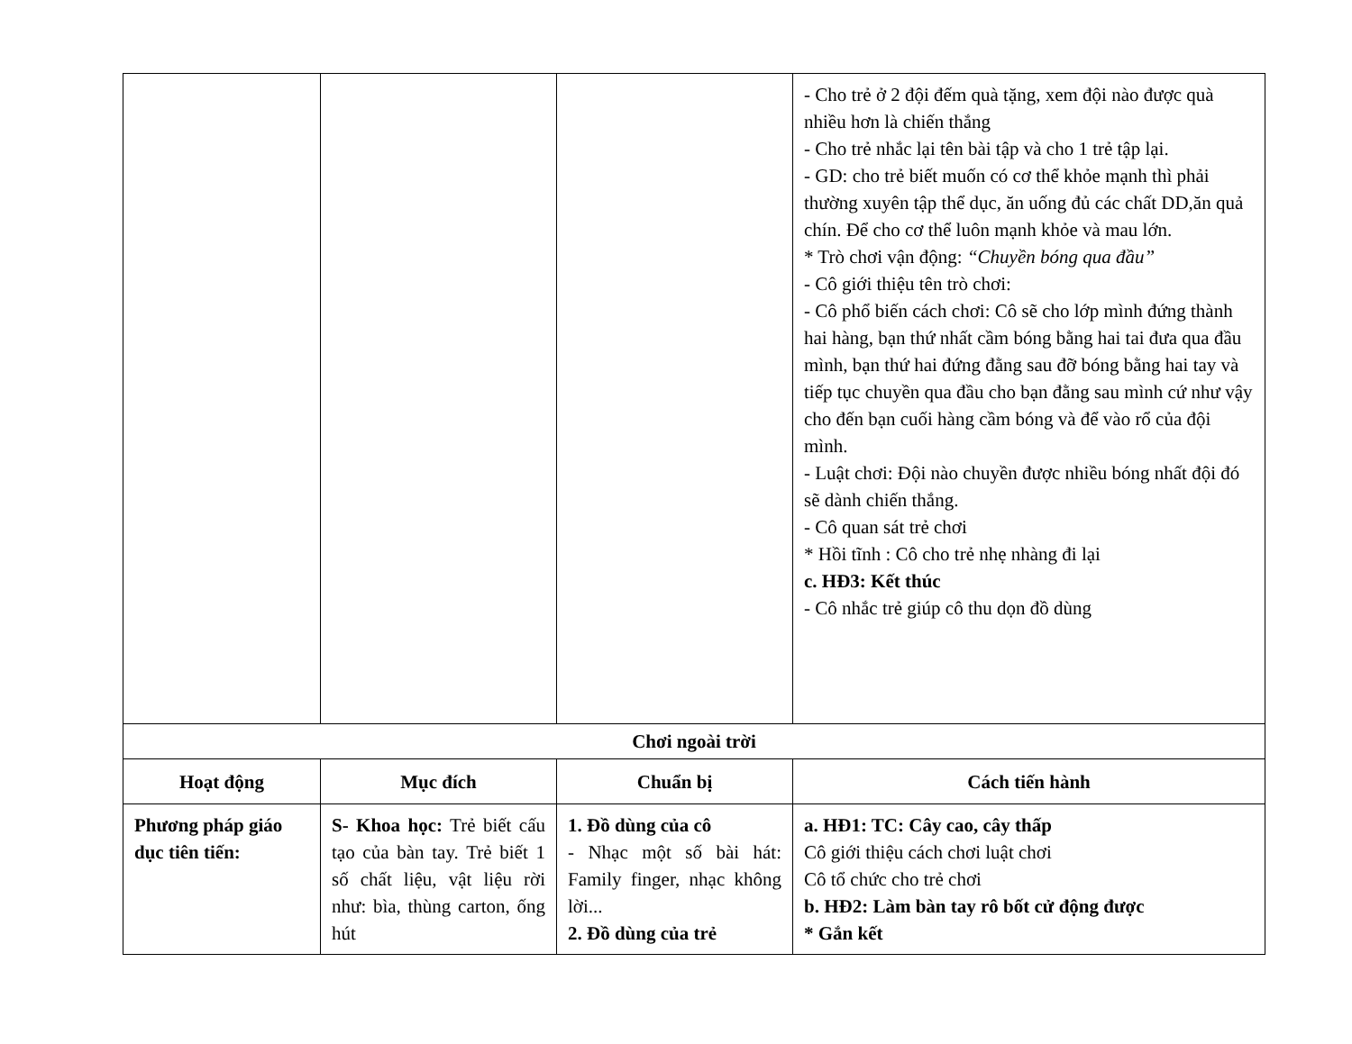| | | | - Cho trẻ ở 2 đội đếm quà tặng, xem đội nào được quà nhiều hơn là chiến thắng - Cho trẻ nhắc lại tên bài tập và cho 1 trẻ tập lại. - GD: cho trẻ biết muốn có cơ thể khỏe mạnh thì phải thường xuyên tập thể dục, ăn uống đủ các chất DD,ăn quả chín. Để cho cơ thể luôn mạnh khỏe và mau lớn. * Trò chơi vận động: “Chuyền bóng qua đầu” - Cô giới thiệu tên trò chơi: - Cô phổ biến cách chơi: Cô sẽ cho lớp mình đứng thành hai hàng, bạn thứ nhất cầm bóng bằng hai tai đưa qua đầu mình, bạn thứ hai đứng đằng sau đỡ bóng bằng hai tay và tiếp tục chuyền qua đầu cho bạn đằng sau mình cứ như vậy cho đến bạn cuối hàng cầm bóng và để vào rổ của đội mình. - Luật chơi: Đội nào chuyền được nhiều bóng nhất đội đó sẽ dành chiến thắng. - Cô quan sát trẻ chơi * Hồi tĩnh : Cô cho trẻ nhẹ nhàng đi lại c. HĐ3: Kết thúc - Cô nhắc trẻ giúp cô thu dọn đồ dùng |
| Chơi ngoài trời | | | |
| Hoạt động | Mục đích | Chuẩn bị | Cách tiến hành |
| Phương pháp giáo dục tiên tiến: | S- Khoa học: Trẻ biết cấu tạo của bàn tay. Trẻ biết 1 số chất liệu, vật liệu rời như: bìa, thùng carton, ống hút | 1. Đồ dùng của cô - Nhạc một số bài hát: Family finger, nhạc không lời... 2. Đồ dùng của trẻ | a. HĐ1: TC: Cây cao, cây thấp Cô giới thiệu cách chơi luật chơi Cô tổ chức cho trẻ chơi b. HĐ2: Làm bàn tay rô bốt cử động được * Gắn kết |